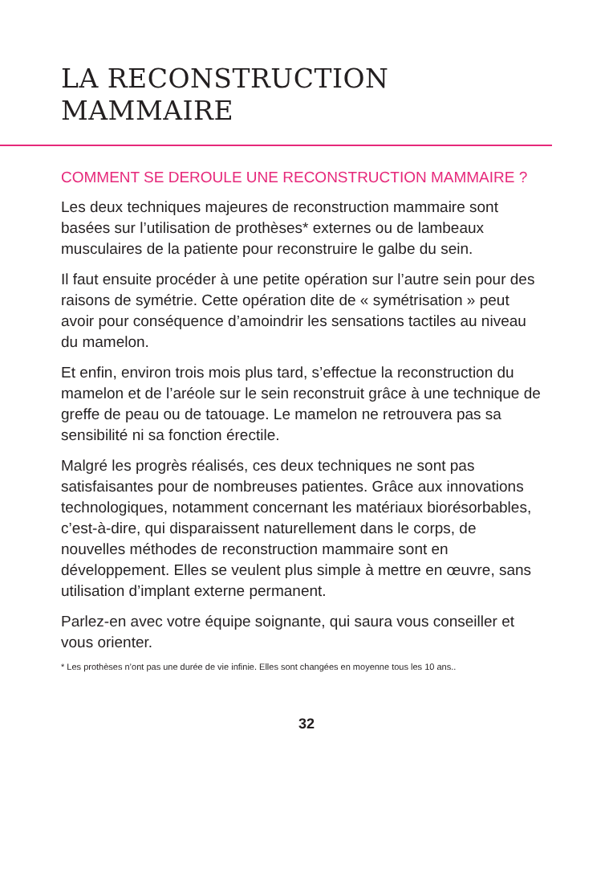LA RECONSTRUCTION
MAMMAIRE
COMMENT SE DEROULE UNE RECONSTRUCTION MAMMAIRE ?
Les deux techniques majeures de reconstruction mammaire sont basées sur l’utilisation de prothèses* externes ou de lambeaux musculaires de la patiente pour reconstruire le galbe du sein.
Il faut ensuite procéder à une petite opération sur l’autre sein pour des raisons de symétrie. Cette opération dite de « symétrisation » peut avoir pour conséquence d’amoindrir les sensations tactiles au niveau du mamelon.
Et enfin, environ trois mois plus tard, s’effectue la reconstruction du mamelon et de l’aréole sur le sein reconstruit grâce à une technique de greffe de peau ou de tatouage. Le mamelon ne retrouvera pas sa sensibilité ni sa fonction érectile.
Malgré les progrès réalisés, ces deux techniques ne sont pas satisfaisantes pour de nombreuses patientes. Grâce aux innovations technologiques, notamment concernant les matériaux biorésorbables, c’est-à-dire, qui disparaissent naturellement dans le corps, de nouvelles méthodes de reconstruction mammaire sont en développement. Elles se veulent plus simple à mettre en œuvre, sans utilisation d’implant externe permanent.
Parlez-en avec votre équipe soignante, qui saura vous conseiller et vous orienter.
* Les prothèses n’ont pas une durée de vie infinie. Elles sont changées en moyenne tous les 10 ans..
32